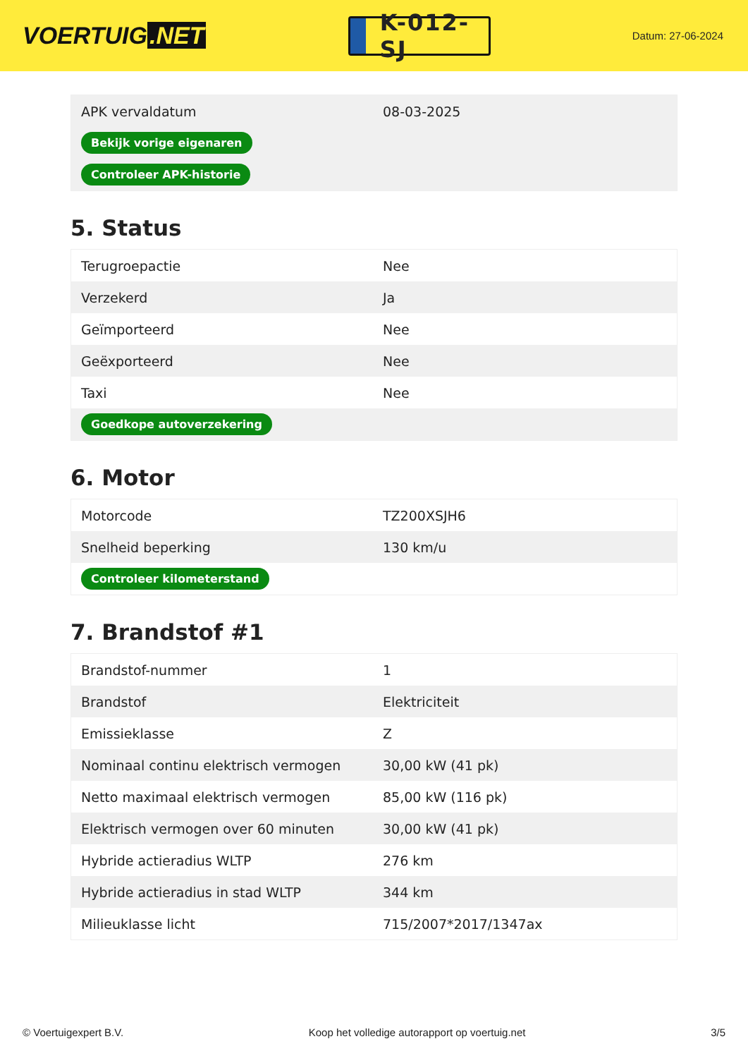VOERTUIG.NET
K-012-SJ
Datum: 27-06-2024
| APK vervaldatum | 08-03-2025 |
| Bekijk vorige eigenaren | |
| Controleer APK-historie | |
5. Status
| Terugroepactie | Nee |
| Verzekerd | Ja |
| Geïmporteerd | Nee |
| Geëxporteerd | Nee |
| Taxi | Nee |
| Goedkope autoverzekering | |
6. Motor
| Motorcode | TZ200XSJH6 |
| Snelheid beperking | 130 km/u |
| Controleer kilometerstand | |
7. Brandstof #1
| Brandstof-nummer | 1 |
| Brandstof | Elektriciteit |
| Emissieklasse | Z |
| Nominaal continu elektrisch vermogen | 30,00 kW (41 pk) |
| Netto maximaal elektrisch vermogen | 85,00 kW (116 pk) |
| Elektrisch vermogen over 60 minuten | 30,00 kW (41 pk) |
| Hybride actieradius WLTP | 276 km |
| Hybride actieradius in stad WLTP | 344 km |
| Milieuklasse licht | 715/2007*2017/1347ax |
© Voertuigexpert B.V. Koop het volledige autorapport op voertuig.net 3/5